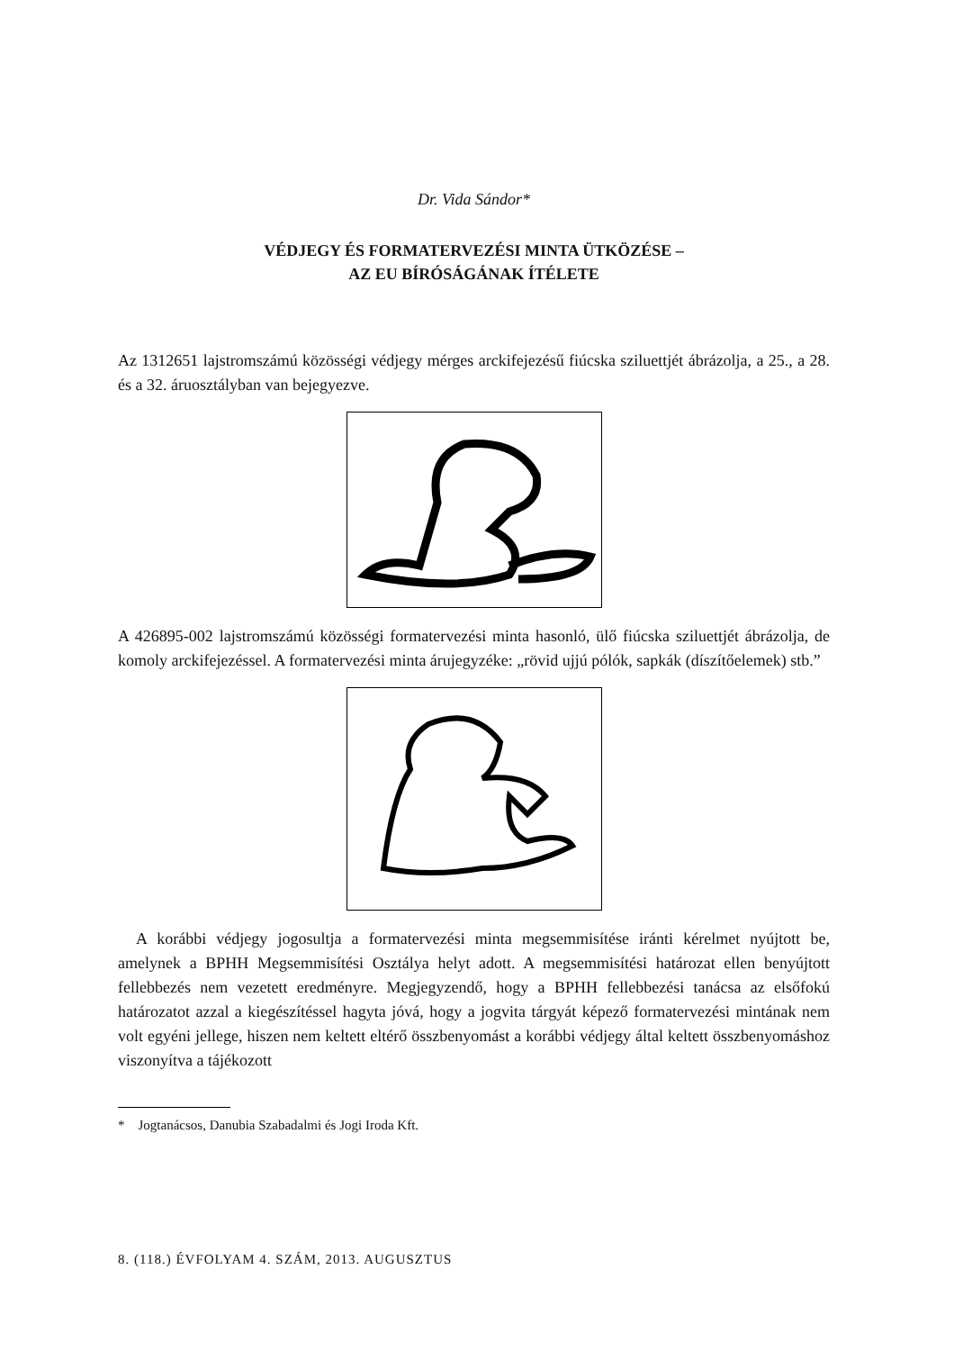Dr. Vida Sándor*
VÉDJEGY ÉS FORMATERVEZÉSI MINTA ÜTKÖZÉSE –
AZ EU BÍRÓSÁGÁNAK ÍTÉLETE
Az 1312651 lajstromszámú közösségi védjegy mérges arckifejezésű fiúcska sziluettjét ábrázolja, a 25., a 28. és a 32. áruosztályban van bejegyezve.
A 426895-002 lajstromszámú közösségi formatervezési minta hasonló, ülő fiúcska sziluettjét ábrázolja, de komoly arckifejezéssel. A formatervezési minta árujegyzéke: „rövid ujjú pólók, sapkák (díszítőelemek) stb.”
A korábbi védjegy jogosultja a formatervezési minta megsemmisítése iránti kérelmet nyújtott be, amelynek a BPHH Megsemmisítési Osztálya helyt adott. A megsemmisítési határozat ellen benyújtott fellebbezés nem vezetett eredményre. Megjegyzendő, hogy a BPHH fellebbezési tanácsa az elsőfokú határozatot azzal a kiegészítéssel hagyta jóvá, hogy a jogvita tárgyát képező formatervezési mintának nem volt egyéni jellege, hiszen nem keltett eltérő összbenyomást a korábbi védjegy által keltett összbenyomáshoz viszonyítva a tájékozott
* Jogtanácsos, Danubia Szabadalmi és Jogi Iroda Kft.
8. (118.) ÉVFOLYAM 4. SZÁM, 2013. AUGUSZTUS